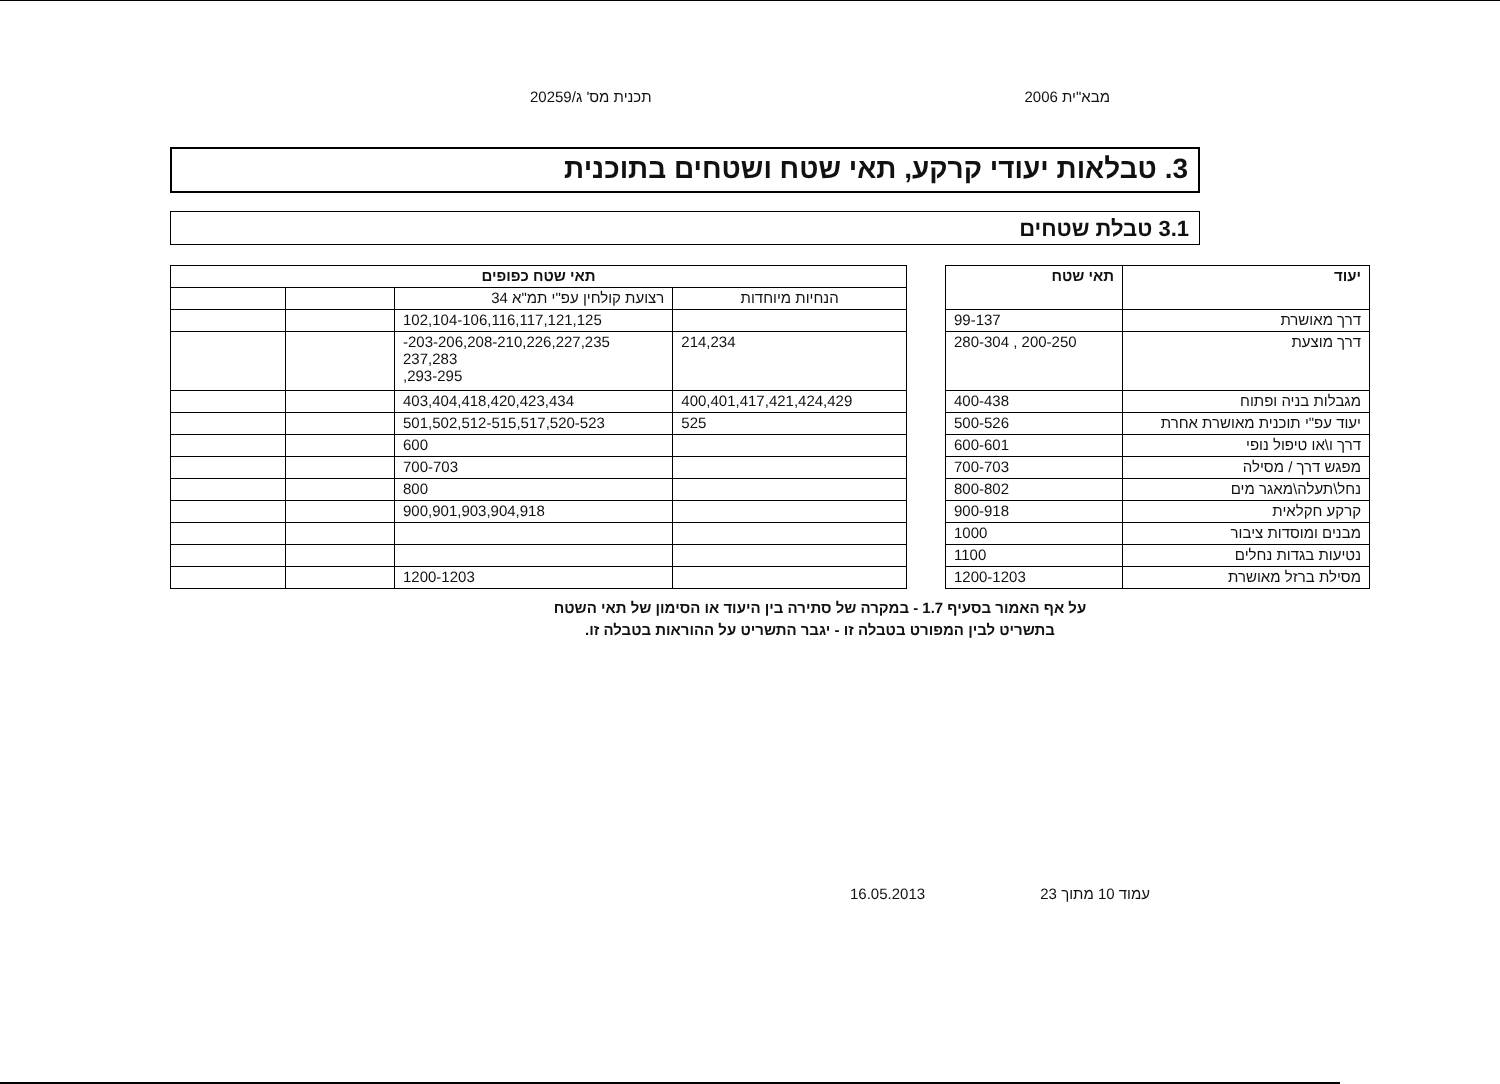מבא"ית 2006 תכנית מס' ג/20259
3. טבלאות יעודי קרקע, תאי שטח ושטחים בתוכנית
3.1 טבלת שטחים
| יעוד | תאי שטח | | תאי שטח כפופים | | | |
| | | | הנחיות מיוחדות | רצועת קולחין עפ"י תמ"א 34 | | |
| דרך מאושרת | 99-137 | | | 102,104-106,116,117,121,125 | | |
| דרך מוצעת | 200-250 , 280-304 | | 214,234 | 203-206,208-210,226,227,235- 237,283 293-295, | | |
| מגבלות בניה ופתוח | 400-438 | | 400,401,417,421,424,429 | 403,404,418,420,423,434 | | |
| יעוד עפ"י תוכנית מאושרת אחרת | 500-526 | | 525 | 501,502,512-515,517,520-523 | | |
| דרך ו\או טיפול נופי | 600-601 | | | 600 | | |
| מפגש דרך / מסילה | 700-703 | | | 700-703 | | |
| נחל\תעלה\מאגר מים | 800-802 | | | 800 | | |
| קרקע חקלאית | 900-918 | | | 900,901,903,904,918 | | |
| מבנים ומוסדות ציבור | 1000 | | | | | |
| נטיעות בגדות נחלים | 1100 | | | | | |
| מסילת ברזל מאושרת | 1200-1203 | | | 1200-1203 | | |
על אף האמור בסעיף 1.7 - במקרה של סתירה בין היעוד או הסימון של תאי השטח
בתשריט לבין המפורט בטבלה זו - יגבר התשריט על ההוראות בטבלה זו.
עמוד 10 מתוך 23 16.05.2013